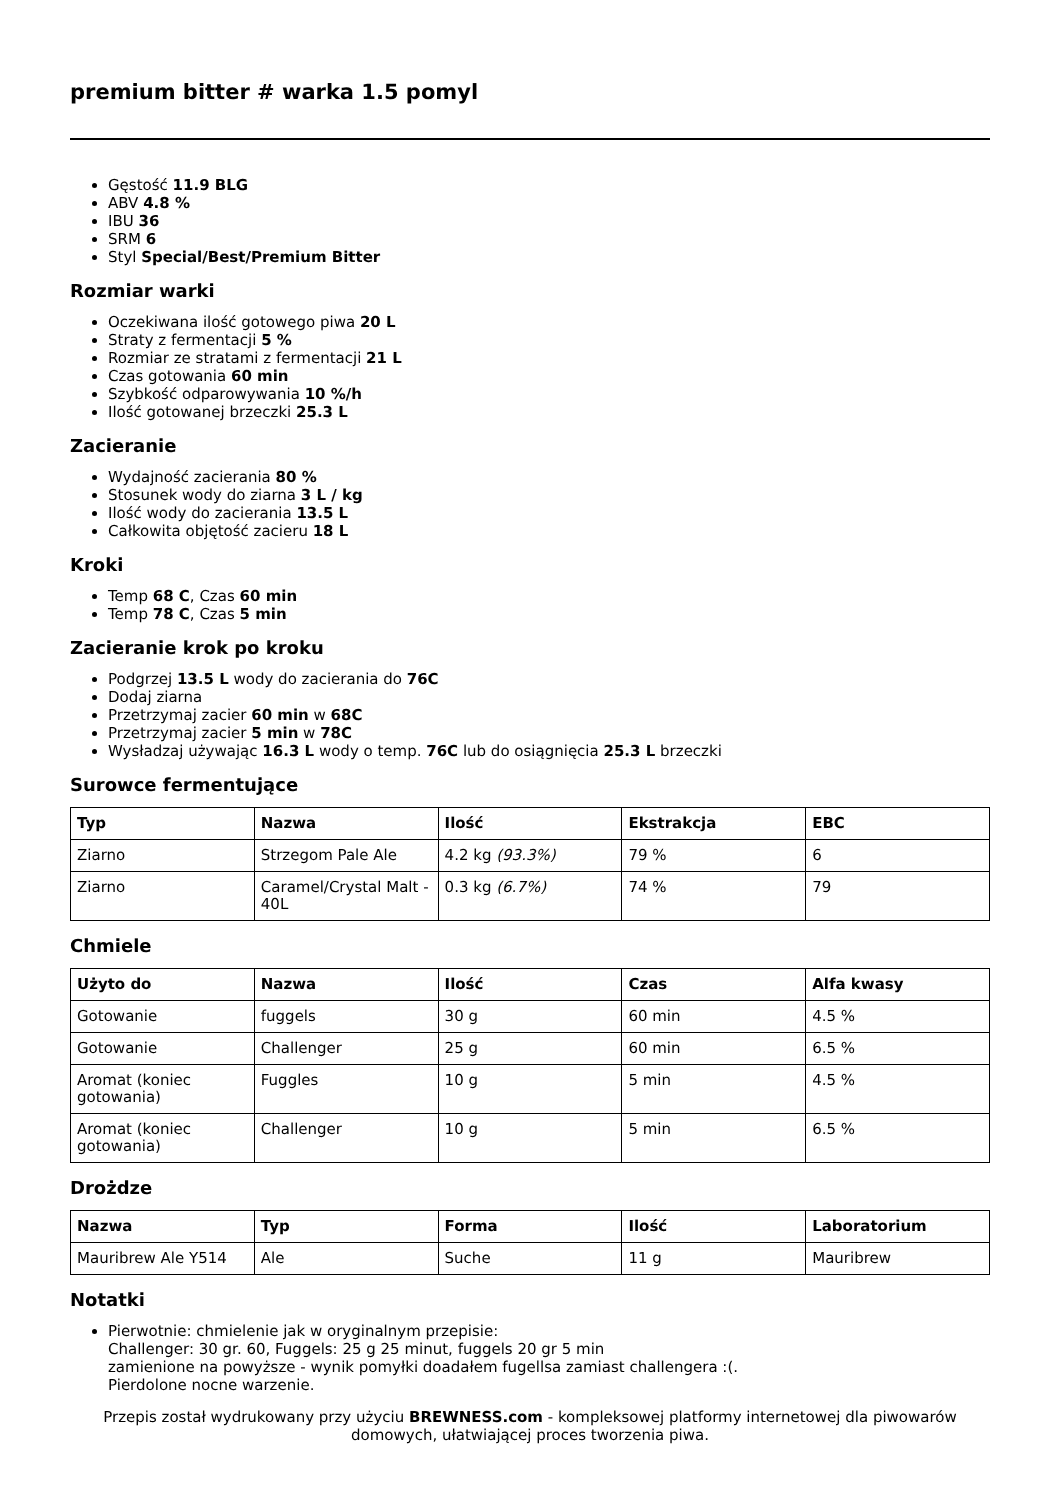premium bitter # warka 1.5 pomyl
Gęstość 11.9 BLG
ABV 4.8 %
IBU 36
SRM 6
Styl Special/Best/Premium Bitter
Rozmiar warki
Oczekiwana ilość gotowego piwa 20 L
Straty z fermentacji 5 %
Rozmiar ze stratami z fermentacji 21 L
Czas gotowania 60 min
Szybkość odparowywania 10 %/h
Ilość gotowanej brzeczki 25.3 L
Zacieranie
Wydajność zacierania 80 %
Stosunek wody do ziarna 3 L / kg
Ilość wody do zacierania 13.5 L
Całkowita objętość zacieru 18 L
Kroki
Temp 68 C, Czas 60 min
Temp 78 C, Czas 5 min
Zacieranie krok po kroku
Podgrzej 13.5 L wody do zacierania do 76C
Dodaj ziarna
Przetrzymaj zacier 60 min w 68C
Przetrzymaj zacier 5 min w 78C
Wysładzaj używając 16.3 L wody o temp. 76C lub do osiągnięcia 25.3 L brzeczki
Surowce fermentujące
| Typ | Nazwa | Ilość | Ekstrakcja | EBC |
| --- | --- | --- | --- | --- |
| Ziarno | Strzegom Pale Ale | 4.2 kg (93.3%) | 79 % | 6 |
| Ziarno | Caramel/Crystal Malt - 40L | 0.3 kg (6.7%) | 74 % | 79 |
Chmiele
| Użyto do | Nazwa | Ilość | Czas | Alfa kwasy |
| --- | --- | --- | --- | --- |
| Gotowanie | fuggels | 30 g | 60 min | 4.5 % |
| Gotowanie | Challenger | 25 g | 60 min | 6.5 % |
| Aromat (koniec gotowania) | Fuggles | 10 g | 5 min | 4.5 % |
| Aromat (koniec gotowania) | Challenger | 10 g | 5 min | 6.5 % |
Drożdze
| Nazwa | Typ | Forma | Ilość | Laboratorium |
| --- | --- | --- | --- | --- |
| Mauribrew Ale Y514 | Ale | Suche | 11 g | Mauribrew |
Notatki
Pierwotnie: chmielenie jak w oryginalnym przepisie:
Challenger: 30 gr. 60, Fuggels: 25 g 25 minut, fuggels 20 gr 5 min
zamienione na powyższe - wynik pomyłki doadałem fugellsa zamiast challengera :(.
Pierdolone nocne warzenie.
Przepis został wydrukowany przy użyciu BREWNESS.com - kompleksowej platformy internetowej dla piwowarów domowych, ułatwiającej proces tworzenia piwa.